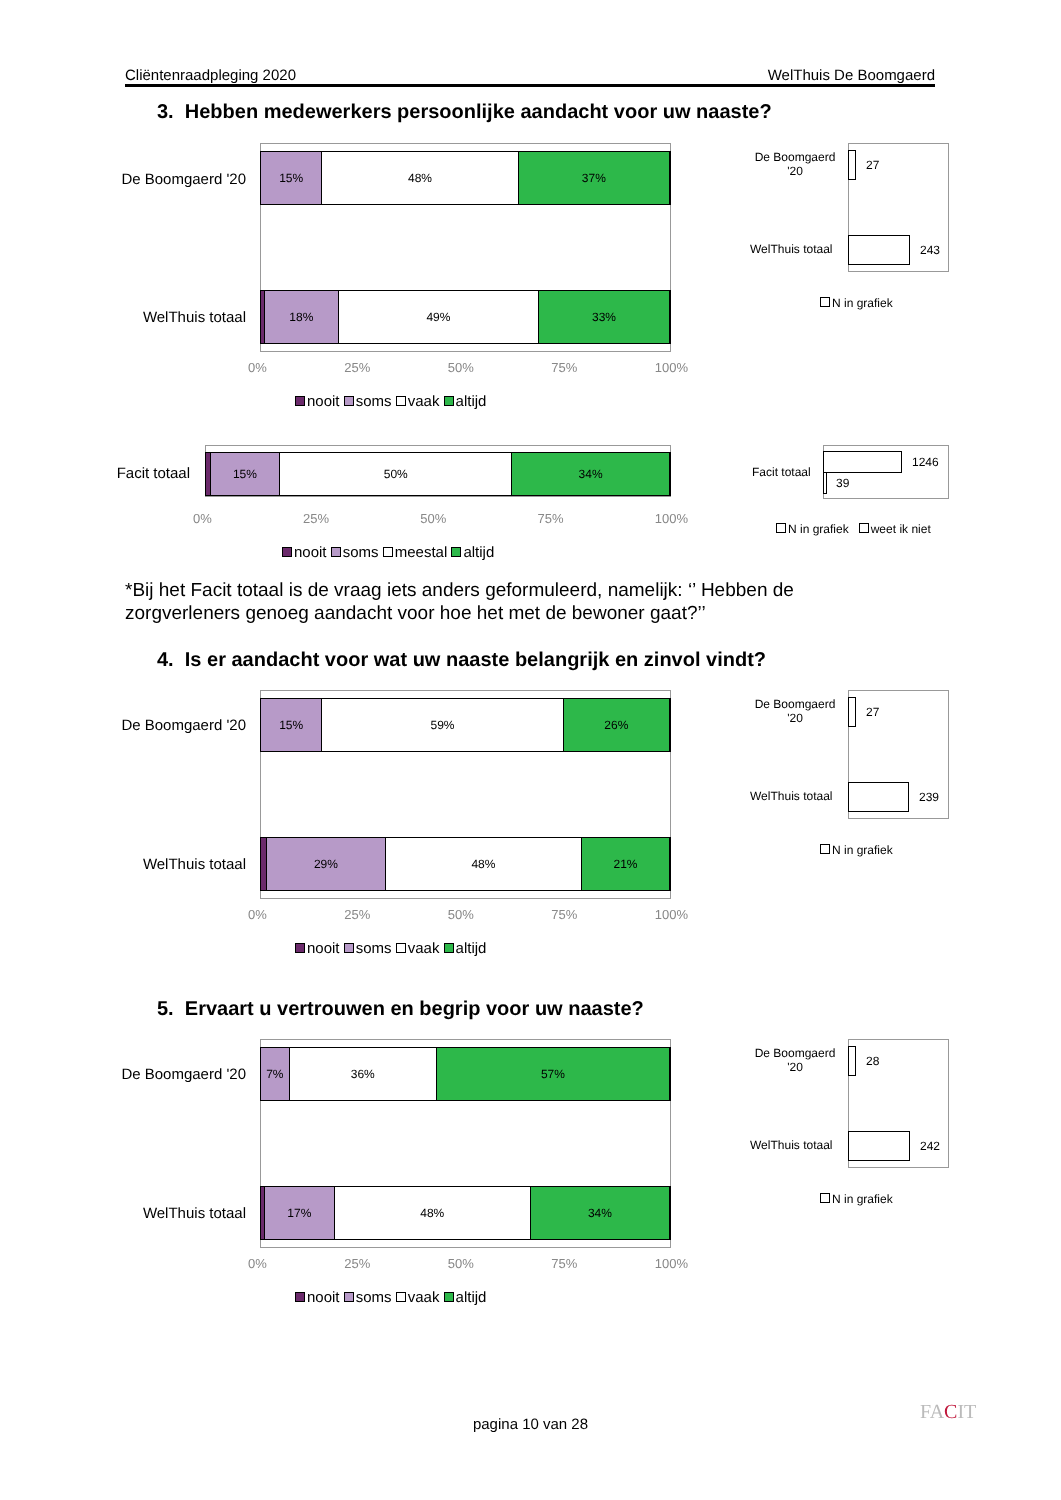Cliëntenraadpleging 2020 WelThuis De Boomgaerd
3. Hebben medewerkers persoonlijke aandacht voor uw naaste?
De Boomgaerd '20
15% 48% 37%
WelThuis totaal
18% 49% 33%
0% 25% 50% 75% 100%
nooit soms vaak altijd
De Boomgaerd '20
27
WelThuis totaal 243
N in grafiek
Facit totaal
15% 50% 34%
0% 25% 50% 75% 100%
nooit soms meestal altijd
Facit totaal
1246
39
N in grafiek weet ik niet
*Bij het Facit totaal is de vraag iets anders geformuleerd, namelijk: ‘’ Hebben de zorgverleners genoeg aandacht voor hoe het met de bewoner gaat?’’
4. Is er aandacht voor wat uw naaste belangrijk en zinvol vindt?
De Boomgaerd '20
15% 59% 26%
WelThuis totaal
29% 48% 21%
0% 25% 50% 75% 100%
nooit soms vaak altijd
De Boomgaerd '20
27
WelThuis totaal 239
N in grafiek
5. Ervaart u vertrouwen en begrip voor uw naaste?
De Boomgaerd '20
7% 36% 57%
WelThuis totaal
17% 48% 34%
0% 25% 50% 75% 100%
nooit soms vaak altijd
De Boomgaerd '20
28
WelThuis totaal 242
N in grafiek
pagina 10 van 28
FACIT